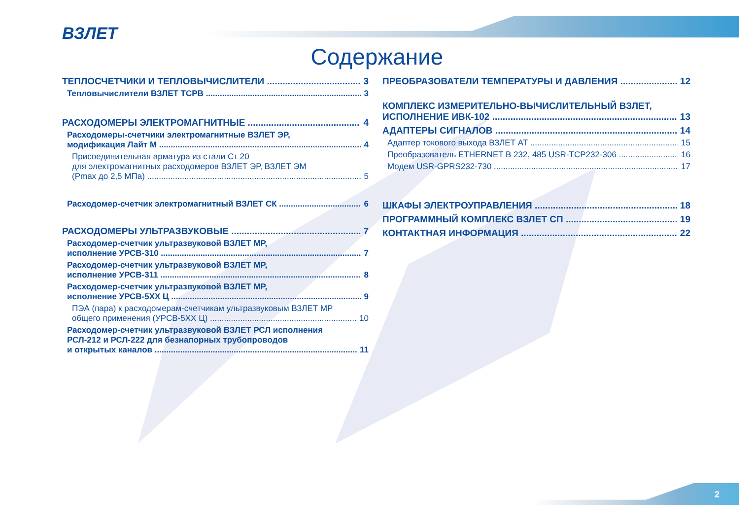ВЗЛЕТ
Содержание
ТЕПЛОСЧЕТЧИКИ И ТЕПЛОВЫЧИСЛИТЕЛИ 3
Тепловычислители ВЗЛЕТ ТСРВ 3
РАСХОДОМЕРЫ ЭЛЕКТРОМАГНИТНЫЕ 4
Расходомеры-счетчики электромагнитные ВЗЛЕТ ЭР,
модификация Лайт М 4
Присоединительная арматура из стали Ст 20
для электромагнитных расходомеров ВЗЛЕТ ЭР, ВЗЛЕТ ЭМ
(Pmax до 2,5 МПа) 5
Расходомер-счетчик электромагнитный ВЗЛЕТ СК 6
РАСХОДОМЕРЫ УЛЬТРАЗВУКОВЫЕ 7
Расходомер-счетчик ультразвуковой ВЗЛЕТ МР,
исполнение УРСВ-310 7
Расходомер-счетчик ультразвуковой ВЗЛЕТ МР,
исполнение УРСВ-311 8
Расходомер-счетчик ультразвуковой ВЗЛЕТ МР,
исполнение УРСВ-5ХХ Ц 9
ПЭА (пара) к расходомерам-счетчикам ультразвуковым ВЗЛЕТ МР
общего применения (УРСВ-5ХХ Ц) 10
Расходомер-счетчик ультразвуковой ВЗЛЕТ РСЛ исполнения
РСЛ-212 и РСЛ-222 для безнапорных трубопроводов
и открытых каналов 11
ПРЕОБРАЗОВАТЕЛИ ТЕМПЕРАТУРЫ И ДАВЛЕНИЯ 12
КОМПЛЕКС ИЗМЕРИТЕЛЬНО-ВЫЧИСЛИТЕЛЬНЫЙ ВЗЛЕТ,
ИСПОЛНЕНИЕ ИВК-102 13
АДАПТЕРЫ СИГНАЛОВ 14
Адаптер токового выхода ВЗЛЕТ АТ 15
Преобразователь ETHERNET В 232, 485 USR-TCP232-306 16
Модем USR-GPRS232-730 17
ШКАФЫ ЭЛЕКТРОУПРАВЛЕНИЯ 18
ПРОГРАММНЫЙ КОМПЛЕКС ВЗЛЕТ СП 19
КОНТАКТНАЯ ИНФОРМАЦИЯ 22
2